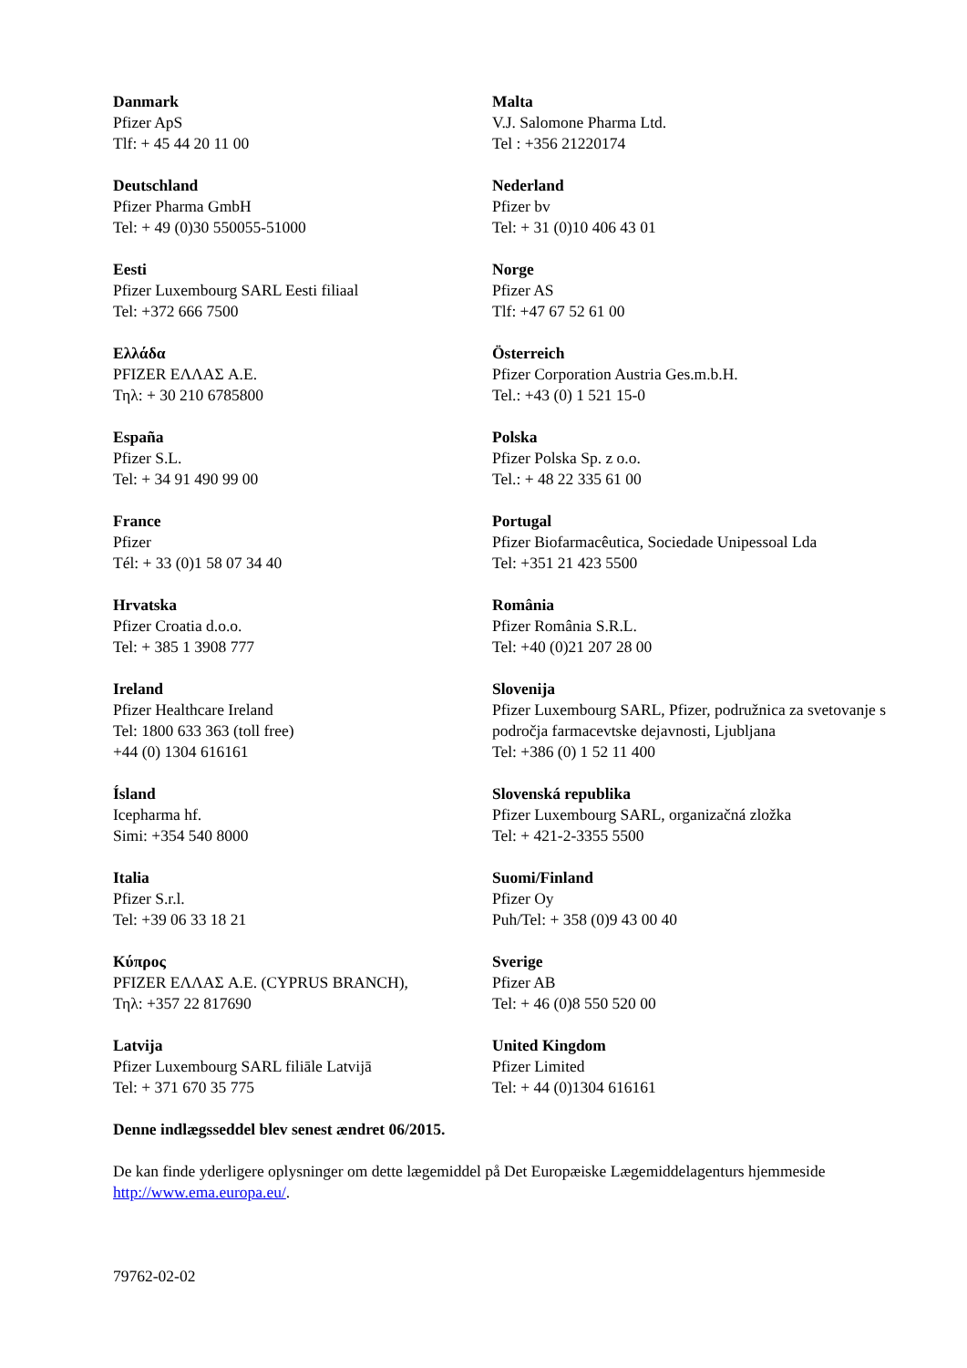Danmark
Pfizer ApS
Tlf: + 45 44 20 11 00
Malta
V.J. Salomone Pharma Ltd.
Tel : +356 21220174
Deutschland
Pfizer Pharma GmbH
Tel: + 49 (0)30 550055-51000
Nederland
Pfizer bv
Tel: + 31 (0)10 406 43 01
Eesti
Pfizer Luxembourg SARL Eesti filiaal
Tel: +372 666 7500
Norge
Pfizer AS
Tlf: +47 67 52 61 00
Ελλάδα
PFIZER ΕΛΛΑΣ A.E.
Τηλ: + 30 210 6785800
Österreich
Pfizer Corporation Austria Ges.m.b.H.
Tel.: +43 (0) 1 521 15-0
España
Pfizer S.L.
Tel: + 34 91 490 99 00
Polska
Pfizer Polska Sp. z o.o.
Tel.: + 48 22 335 61 00
France
Pfizer
Tél: + 33 (0)1 58 07 34 40
Portugal
Pfizer Biofarmacêutica, Sociedade Unipessoal Lda
Tel: +351 21 423 5500
Hrvatska
Pfizer Croatia d.o.o.
Tel: + 385 1 3908 777
România
Pfizer România S.R.L.
Tel: +40 (0)21 207 28 00
Ireland
Pfizer Healthcare Ireland
Tel: 1800 633 363 (toll free)
+44 (0) 1304 616161
Slovenija
Pfizer Luxembourg SARL, Pfizer, podružnica za svetovanje s področja farmacevtske dejavnosti, Ljubljana
Tel: +386 (0) 1 52 11 400
Ísland
Icepharma hf.
Simi: +354 540 8000
Slovenská republika
Pfizer Luxembourg SARL, organizačná zložka
Tel: + 421-2-3355 5500
Italia
Pfizer S.r.l.
Tel: +39 06 33 18 21
Suomi/Finland
Pfizer Oy
Puh/Tel: + 358 (0)9 43 00 40
Κύπρος
PFIZER ΕΛΛΑΣ A.E. (CYPRUS BRANCH),
Τηλ: +357 22 817690
Sverige
Pfizer AB
Tel: + 46 (0)8 550 520 00
Latvija
Pfizer Luxembourg SARL filiāle Latvijā
Tel: + 371 670 35 775
United Kingdom
Pfizer Limited
Tel: + 44 (0)1304 616161
Denne indlægsseddel blev senest ændret 06/2015.
De kan finde yderligere oplysninger om dette lægemiddel på Det Europæiske Lægemiddelagenturs hjemmeside http://www.ema.europa.eu/.
79762-02-02